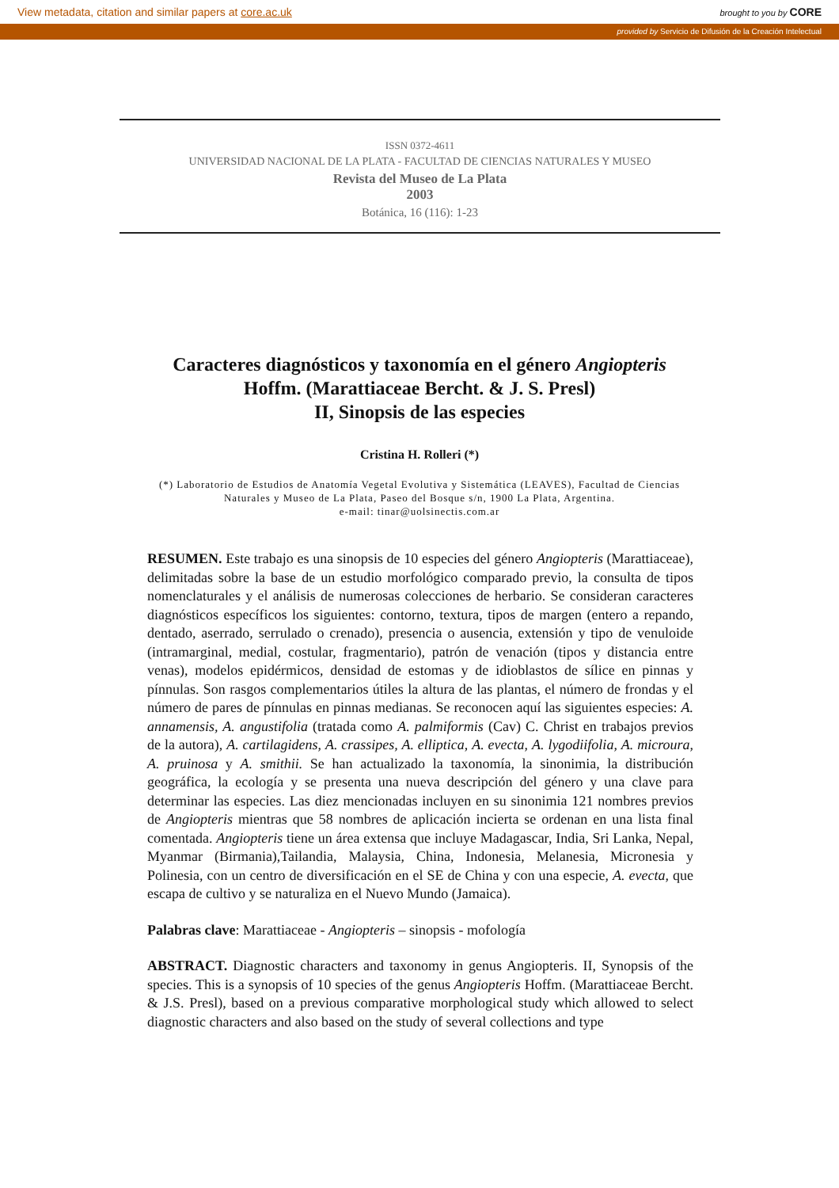View metadata, citation and similar papers at core.ac.uk brought to you by CORE
provided by Servicio de Difusión de la Creación Intelectual
ISSN 0372-4611
UNIVERSIDAD NACIONAL DE LA PLATA - FACULTAD DE CIENCIAS NATURALES Y MUSEO
Revista del Museo de La Plata
2003
Botánica, 16 (116): 1-23
Caracteres diagnósticos y taxonomía en el género Angiopteris Hoffm. (Marattiaceae Bercht. & J. S. Presl)
II, Sinopsis de las especies
Cristina H. Rolleri (*)
(*) Laboratorio de Estudios de Anatomía Vegetal Evolutiva y Sistemática (LEAVES), Facultad de Ciencias Naturales y Museo de La Plata, Paseo del Bosque s/n, 1900 La Plata, Argentina.
e-mail: tinar@uolsinectis.com.ar
RESUMEN. Este trabajo es una sinopsis de 10 especies del género Angiopteris (Marattiaceae), delimitadas sobre la base de un estudio morfológico comparado previo, la consulta de tipos nomenclaturales y el análisis de numerosas colecciones de herbario. Se consideran caracteres diagnósticos específicos los siguientes: contorno, textura, tipos de margen (entero a repando, dentado, aserrado, serrulado o crenado), presencia o ausencia, extensión y tipo de venuloide (intramarginal, medial, costular, fragmentario), patrón de venación (tipos y distancia entre venas), modelos epidérmicos, densidad de estomas y de idioblastos de sílice en pinnas y pínnulas. Son rasgos complementarios útiles la altura de las plantas, el número de frondas y el número de pares de pínnulas en pinnas medianas. Se reconocen aquí las siguientes especies: A. annamensis, A. angustifolia (tratada como A. palmiformis (Cav) C. Christ en trabajos previos de la autora), A. cartilagidens, A. crassipes, A. elliptica, A. evecta, A. lygodiifolia, A. microura, A. pruinosa y A. smithii. Se han actualizado la taxonomía, la sinonimia, la distribución geográfica, la ecología y se presenta una nueva descripción del género y una clave para determinar las especies. Las diez mencionadas incluyen en su sinonimia 121 nombres previos de Angiopteris mientras que 58 nombres de aplicación incierta se ordenan en una lista final comentada. Angiopteris tiene un área extensa que incluye Madagascar, India, Sri Lanka, Nepal, Myanmar (Birmania),Tailandia, Malaysia, China, Indonesia, Melanesia, Micronesia y Polinesia, con un centro de diversificación en el SE de China y con una especie, A. evecta, que escapa de cultivo y se naturaliza en el Nuevo Mundo (Jamaica).
Palabras clave: Marattiaceae - Angiopteris – sinopsis - mofología
ABSTRACT. Diagnostic characters and taxonomy in genus Angiopteris. II, Synopsis of the species. This is a synopsis of 10 species of the genus Angiopteris Hoffm. (Marattiaceae Bercht. & J.S. Presl), based on a previous comparative morphological study which allowed to select diagnostic characters and also based on the study of several collections and type